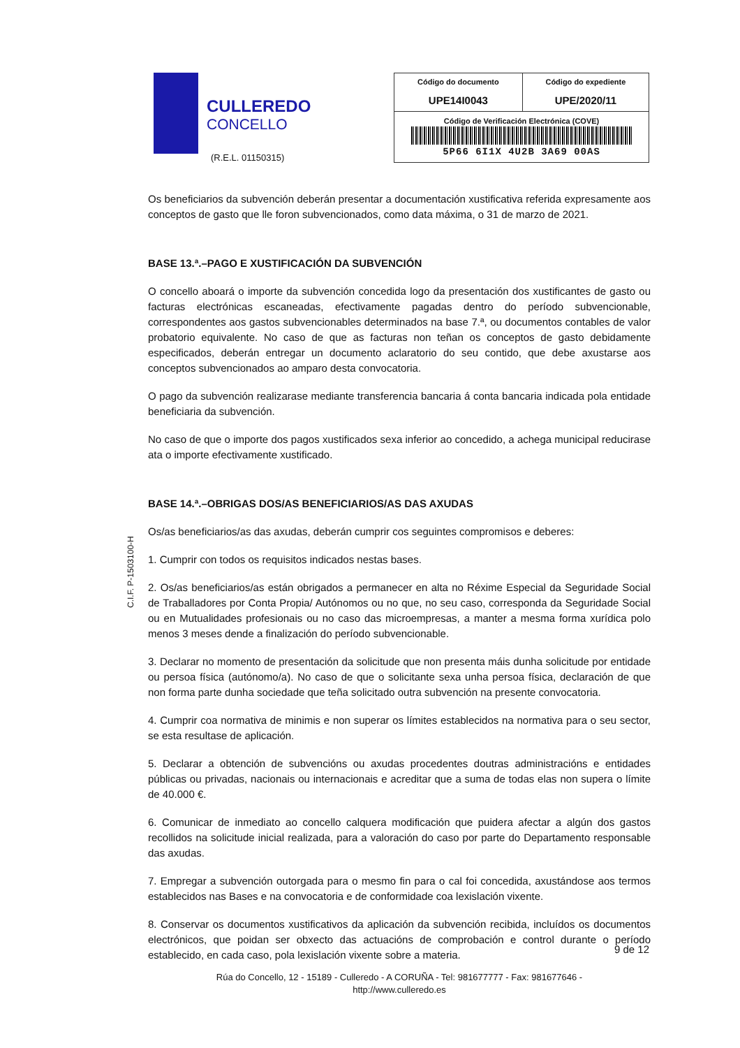CULLEREDO
CONCELLO
(R.E.L. 01150315)
| Código do documento UPE14I0043 | Código do expediente UPE/2020/11 |
| Código de Verificación Electrónica (COVE) 5P66 6I1X 4U2B 3A69 00AS | |
Os beneficiarios da subvención deberán presentar a documentación xustificativa referida expresamente aos conceptos de gasto que lle foron subvencionados, como data máxima, o 31 de marzo de 2021.
BASE 13.ª.–PAGO E XUSTIFICACIÓN DA SUBVENCIÓN
O concello aboará o importe da subvención concedida logo da presentación dos xustificantes de gasto ou facturas electrónicas escaneadas, efectivamente pagadas dentro do período subvencionable, correspondentes aos gastos subvencionables determinados na base 7.ª, ou documentos contables de valor probatorio equivalente. No caso de que as facturas non teñan os conceptos de gasto debidamente especificados, deberán entregar un documento aclaratorio do seu contido, que debe axustarse aos conceptos subvencionados ao amparo desta convocatoria.
O pago da subvención realizarase mediante transferencia bancaria á conta bancaria indicada pola entidade beneficiaria da subvención.
No caso de que o importe dos pagos xustificados sexa inferior ao concedido, a achega municipal reducirase ata o importe efectivamente xustificado.
BASE 14.ª.–OBRIGAS DOS/AS BENEFICIARIOS/AS DAS AXUDAS
Os/as beneficiarios/as das axudas, deberán cumprir cos seguintes compromisos e deberes:
1. Cumprir con todos os requisitos indicados nestas bases.
2. Os/as beneficiarios/as están obrigados a permanecer en alta no Réxime Especial da Seguridade Social de Traballadores por Conta Propia/ Autónomos ou no que, no seu caso, corresponda da Seguridade Social ou en Mutualidades profesionais ou no caso das microempresas, a manter a mesma forma xurídica polo menos 3 meses dende a finalización do período subvencionable.
3. Declarar no momento de presentación da solicitude que non presenta máis dunha solicitude por entidade ou persoa física (autónomo/a). No caso de que o solicitante sexa unha persoa física, declaración de que non forma parte dunha sociedade que teña solicitado outra subvención na presente convocatoria.
4. Cumprir coa normativa de minimis e non superar os límites establecidos na normativa para o seu sector, se esta resultase de aplicación.
5. Declarar a obtención de subvencións ou axudas procedentes doutras administracións e entidades públicas ou privadas, nacionais ou internacionais e acreditar que a suma de todas elas non supera o límite de 40.000 €.
6. Comunicar de inmediato ao concello calquera modificación que puidera afectar a algún dos gastos recollidos na solicitude inicial realizada, para a valoración do caso por parte do Departamento responsable das axudas.
7. Empregar a subvención outorgada para o mesmo fin para o cal foi concedida, axustándose aos termos establecidos nas Bases e na convocatoria e de conformidade coa lexislación vixente.
8. Conservar os documentos xustificativos da aplicación da subvención recibida, incluídos os documentos electrónicos, que poidan ser obxecto das actuacións de comprobación e control durante o período establecido, en cada caso, pola lexislación vixente sobre a materia.
C.I.F. P-1503100-H
9 de 12
Rúa do Concello, 12 - 15189 - Culleredo - A CORUÑA - Tel: 981677777 - Fax: 981677646 -
http://www.culleredo.es